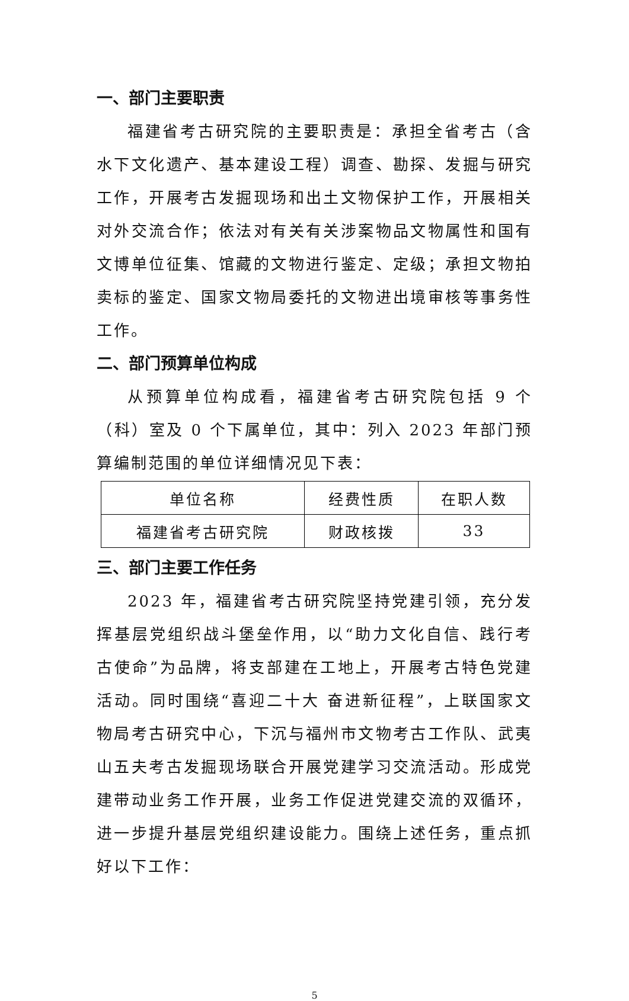一、部门主要职责
福建省考古研究院的主要职责是：承担全省考古（含水下文化遗产、基本建设工程）调查、勘探、发掘与研究工作，开展考古发掘现场和出土文物保护工作，开展相关对外交流合作；依法对有关有关涉案物品文物属性和国有文博单位征集、馆藏的文物进行鉴定、定级；承担文物拍卖标的鉴定、国家文物局委托的文物进出境审核等事务性工作。
二、部门预算单位构成
从预算单位构成看，福建省考古研究院包括 9 个（科）室及 0 个下属单位，其中：列入 2023 年部门预算编制范围的单位详细情况见下表：
| 单位名称 | 经费性质 | 在职人数 |
| 福建省考古研究院 | 财政核拨 | 33 |
三、部门主要工作任务
2023 年，福建省考古研究院坚持党建引领，充分发挥基层党组织战斗堡垒作用，以“助力文化自信、践行考古使命”为品牌，将支部建在工地上，开展考古特色党建活动。同时围绕“喜迎二十大 奋进新征程”，上联国家文物局考古研究中心，下沉与福州市文物考古工作队、武夷山五夫考古发掘现场联合开展党建学习交流活动。形成党建带动业务工作开展，业务工作促进党建交流的双循环，进一步提升基层党组织建设能力。围绕上述任务，重点抓好以下工作：
5